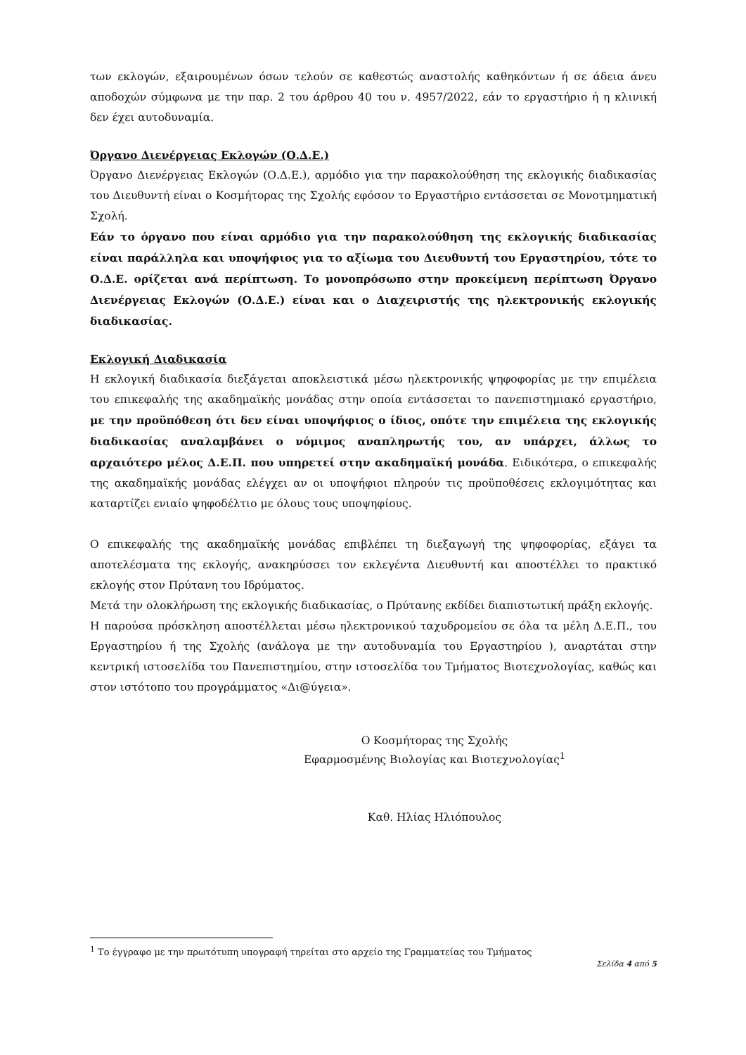των εκλογών, εξαιρουμένων όσων τελούν σε καθεστώς αναστολής καθηκόντων ή σε άδεια άνευ αποδοχών σύμφωνα με την παρ. 2 του άρθρου 40 του ν. 4957/2022, εάν το εργαστήριο ή η κλινική δεν έχει αυτοδυναμία.
Όργανο Διενέργειας Εκλογών (Ο.Δ.Ε.)
Όργανο Διενέργειας Εκλογών (Ο.Δ.Ε.), αρμόδιο για την παρακολούθηση της εκλογικής διαδικασίας του Διευθυντή είναι ο Κοσμήτορας της Σχολής εφόσον το Εργαστήριο εντάσσεται σε Μονοτμηματική Σχολή.
Εάν το όργανο που είναι αρμόδιο για την παρακολούθηση της εκλογικής διαδικασίας είναι παράλληλα και υποψήφιος για το αξίωμα του Διευθυντή του Εργαστηρίου, τότε το Ο.Δ.Ε. ορίζεται ανά περίπτωση. Το μονοπρόσωπο στην προκείμενη περίπτωση Όργανο Διενέργειας Εκλογών (Ο.Δ.Ε.) είναι και ο Διαχειριστής της ηλεκτρονικής εκλογικής διαδικασίας.
Εκλογική Διαδικασία
Η εκλογική διαδικασία διεξάγεται αποκλειστικά μέσω ηλεκτρονικής ψηφοφορίας με την επιμέλεια του επικεφαλής της ακαδημαϊκής μονάδας στην οποία εντάσσεται το πανεπιστημιακό εργαστήριο, με την προϋπόθεση ότι δεν είναι υποψήφιος ο ίδιος, οπότε την επιμέλεια της εκλογικής διαδικασίας αναλαμβάνει ο νόμιμος αναπληρωτής του, αν υπάρχει, άλλως το αρχαιότερο μέλος Δ.Ε.Π. που υπηρετεί στην ακαδημαϊκή μονάδα. Ειδικότερα, ο επικεφαλής της ακαδημαϊκής μονάδας ελέγχει αν οι υποψήφιοι πληρούν τις προϋποθέσεις εκλογιμότητας και καταρτίζει ενιαίο ψηφοδέλτιο με όλους τους υποψηφίους.
Ο επικεφαλής της ακαδημαϊκής μονάδας επιβλέπει τη διεξαγωγή της ψηφοφορίας, εξάγει τα αποτελέσματα της εκλογής, ανακηρύσσει τον εκλεγέντα Διευθυντή και αποστέλλει το πρακτικό εκλογής στον Πρύτανη του Ιδρύματος.
Μετά την ολοκλήρωση της εκλογικής διαδικασίας, ο Πρύτανης εκδίδει διαπιστωτική πράξη εκλογής.
Η παρούσα πρόσκληση αποστέλλεται μέσω ηλεκτρονικού ταχυδρομείου σε όλα τα μέλη Δ.Ε.Π., του Εργαστηρίου ή της Σχολής (ανάλογα με την αυτοδυναμία του Εργαστηρίου ), αναρτάται στην κεντρική ιστοσελίδα του Πανεπιστημίου, στην ιστοσελίδα του Τμήματος Βιοτεχνολογίας, καθώς και στον ιστότοπο του προγράμματος «Δι@ύγεια».
Ο Κοσμήτορας της Σχολής
Εφαρμοσμένης Βιολογίας και Βιοτεχνολογίας<sup>1</sup>
Καθ. Ηλίας Ηλιόπουλος
<sup>1</sup> Το έγγραφο με την πρωτότυπη υπογραφή τηρείται στο αρχείο της Γραμματείας του Τμήματος
Σελίδα 4 από 5